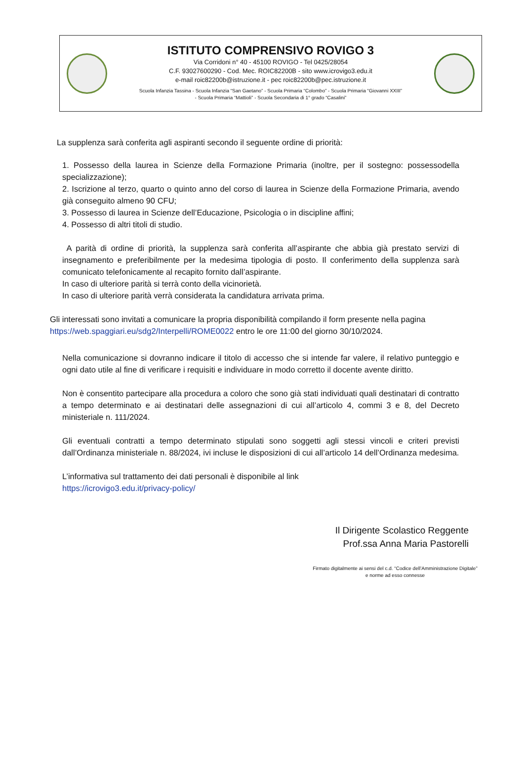ISTITUTO COMPRENSIVO ROVIGO 3
Via Corridoni n° 40 - 45100 ROVIGO - Tel 0425/28054
C.F. 93027600290 - Cod. Mec. ROIC82200B - sito www.icrovigo3.edu.it
e-mail roic82200b@istruzione.it - pec roic82200b@pec.istruzione.it
Scuola Infanzia Tassina - Scuola Infanzia “San Gaetano” - Scuola Primaria “Colombo” - Scuola Primaria “Giovanni XXIII”
- Scuola Primaria “Mattioli” - Scuola Secondaria di 1° grado “Casalini”
La supplenza sarà conferita agli aspiranti secondo il seguente ordine di priorità:
1. Possesso della laurea in Scienze della Formazione Primaria (inoltre, per il sostegno: possessodella specializzazione);
2. Iscrizione al terzo, quarto o quinto anno del corso di laurea in Scienze della Formazione Primaria, avendo già conseguito almeno 90 CFU;
3. Possesso di laurea in Scienze dell’Educazione, Psicologia o in discipline affini;
4. Possesso di altri titoli di studio.
A parità di ordine di priorità, la supplenza sarà conferita all’aspirante che abbia già prestato servizi di insegnamento e preferibilmente per la medesima tipologia di posto. Il conferimento della supplenza sarà comunicato telefonicamente al recapito fornito dall’aspirante.
In caso di ulteriore parità si terrà conto della vicinorietà.
In caso di ulteriore parità verrà considerata la candidatura arrivata prima.
Gli interessati sono invitati a comunicare la propria disponibilità compilando il form presente nella pagina https://web.spaggiari.eu/sdg2/Interpelli/ROME0022 entro le ore 11:00 del giorno 30/10/2024.
Nella comunicazione si dovranno indicare il titolo di accesso che si intende far valere, il relativo punteggio e ogni dato utile al fine di verificare i requisiti e individuare in modo corretto il docente avente diritto.
Non è consentito partecipare alla procedura a coloro che sono già stati individuati quali destinatari di contratto a tempo determinato e ai destinatari delle assegnazioni di cui all’articolo 4, commi 3 e 8, del Decreto ministeriale n. 111/2024.
Gli eventuali contratti a tempo determinato stipulati sono soggetti agli stessi vincoli e criteri previsti dall’Ordinanza ministeriale n. 88/2024, ivi incluse le disposizioni di cui all’articolo 14 dell’Ordinanza medesima.
L’informativa sul trattamento dei dati personali è disponibile al link
https://icrovigo3.edu.it/privacy-policy/
Il Dirigente Scolastico Reggente
Prof.ssa Anna Maria Pastorelli
Firmato digitalmente ai sensi del c.d. “Codice dell’Amministrazione Digitale” e norme ad esso connesse